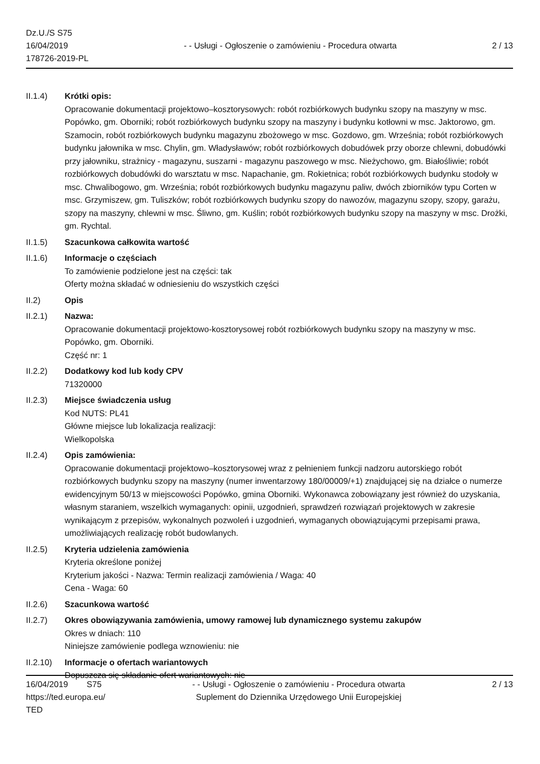Dz.U./S S75
16/04/2019
178726-2019-PL
- - Usługi - Ogłoszenie o zamówieniu - Procedura otwarta
2 / 13
II.1.4) Krótki opis:
Opracowanie dokumentacji projektowo–kosztorysowych: robót rozbiórkowych budynku szopy na maszyny w msc. Popówko, gm. Oborniki; robót rozbiórkowych budynku szopy na maszyny i budynku kotłowni w msc. Jaktorowo, gm. Szamocin, robót rozbiórkowych budynku magazynu zbożowego w msc. Gozdowo, gm. Września; robót rozbiórkowych budynku jałownika w msc. Chylin, gm. Władysławów; robót rozbiórkowych dobudówek przy oborze chlewni, dobudówki przy jałowniku, strażnicy - magazynu, suszarni - magazynu paszowego w msc. Nieżychowo, gm. Białośliwie; robót rozbiórkowych dobudówki do warsztatu w msc. Napachanie, gm. Rokietnica; robót rozbiórkowych budynku stodoły w msc. Chwalibogowo, gm. Września; robót rozbiórkowych budynku magazynu paliw, dwóch zbiorników typu Corten w msc. Grzymiszew, gm. Tuliszków; robót rozbiórkowych budynku szopy do nawozów, magazynu szopy, szopy, garażu, szopy na maszyny, chlewni w msc. Śliwno, gm. Kuślin; robót rozbiórkowych budynku szopy na maszyny w msc. Drożki, gm. Rychtal.
II.1.5) Szacunkowa całkowita wartość
II.1.6) Informacje o częściach
To zamówienie podzielone jest na części: tak
Oferty można składać w odniesieniu do wszystkich części
II.2) Opis
II.2.1) Nazwa:
Opracowanie dokumentacji projektowo-kosztorysowej robót rozbiórkowych budynku szopy na maszyny w msc. Popówko, gm. Oborniki.
Część nr: 1
II.2.2) Dodatkowy kod lub kody CPV
71320000
II.2.3) Miejsce świadczenia usług
Kod NUTS: PL41
Główne miejsce lub lokalizacja realizacji:
Wielkopolska
II.2.4) Opis zamówienia:
Opracowanie dokumentacji projektowo–kosztorysowej wraz z pełnieniem funkcji nadzoru autorskiego robót rozbiórkowych budynku szopy na maszyny (numer inwentarzowy 180/00009/+1) znajdującej się na działce o numerze ewidencyjnym 50/13 w miejscowości Popówko, gmina Oborniki. Wykonawca zobowiązany jest również do uzyskania, własnym staraniem, wszelkich wymaganych: opinii, uzgodnień, sprawdzeń rozwiązań projektowych w zakresie wynikającym z przepisów, wykonalnych pozwoleń i uzgodnień, wymaganych obowiązującymi przepisami prawa, umożliwiających realizację robót budowlanych.
II.2.5) Kryteria udzielenia zamówienia
Kryteria określone poniżej
Kryterium jakości - Nazwa: Termin realizacji zamówienia / Waga: 40
Cena - Waga: 60
II.2.6) Szacunkowa wartość
II.2.7) Okres obowiązywania zamówienia, umowy ramowej lub dynamicznego systemu zakupów
Okres w dniach: 110
Niniejsze zamówienie podlega wznowieniu: nie
II.2.10)
Informacje o ofertach wariantowych
Dopuszcza się składanie ofert wariantowych: nie
16/04/2019 S75
https://ted.europa.eu/
TED
- - Usługi - Ogłoszenie o zamówieniu - Procedura otwarta
Suplement do Dziennika Urzędowego Unii Europejskiej
2 / 13